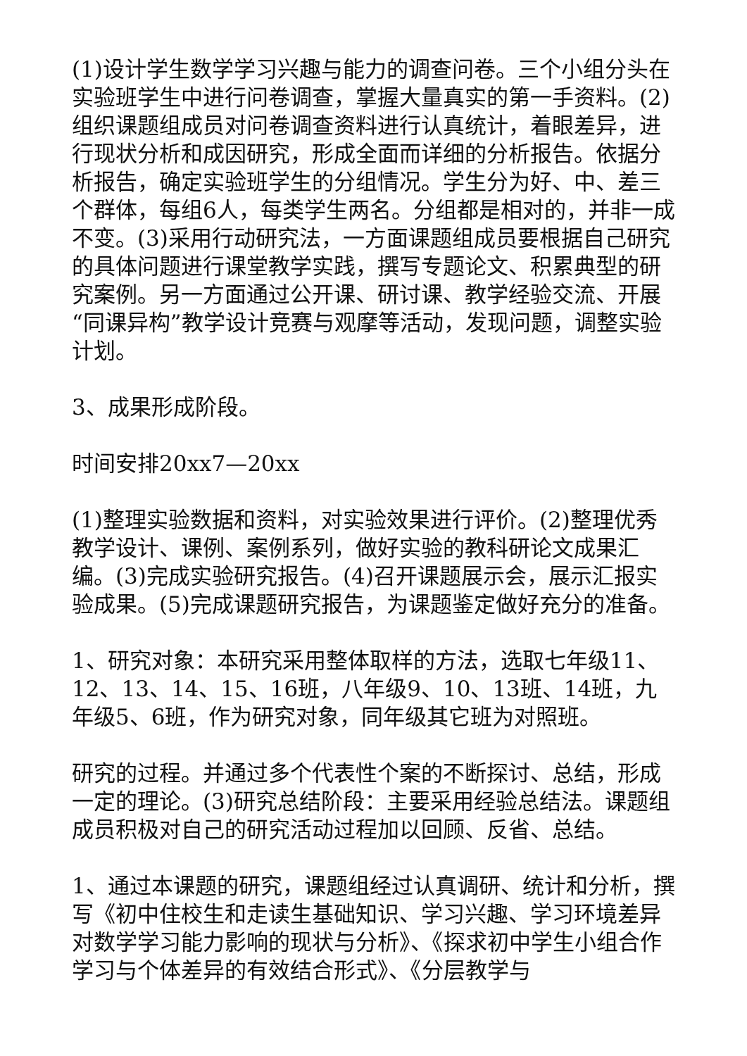(1)设计学生数学学习兴趣与能力的调查问卷。三个小组分头在实验班学生中进行问卷调查，掌握大量真实的第一手资料。(2)组织课题组成员对问卷调查资料进行认真统计，着眼差异，进行现状分析和成因研究，形成全面而详细的分析报告。依据分析报告，确定实验班学生的分组情况。学生分为好、中、差三个群体，每组6人，每类学生两名。分组都是相对的，并非一成不变。(3)采用行动研究法，一方面课题组成员要根据自己研究的具体问题进行课堂教学实践，撰写专题论文、积累典型的研究案例。另一方面通过公开课、研讨课、教学经验交流、开展“同课异构”教学设计竞赛与观摩等活动，发现问题，调整实验计划。
3、成果形成阶段。
时间安排20xx7—20xx
(1)整理实验数据和资料，对实验效果进行评价。(2)整理优秀教学设计、课例、案例系列，做好实验的教科研论文成果汇编。(3)完成实验研究报告。(4)召开课题展示会，展示汇报实验成果。(5)完成课题研究报告，为课题鉴定做好充分的准备。
1、研究对象：本研究采用整体取样的方法，选取七年级11、12、13、14、15、16班，八年级9、10、13班、14班，九年级5、6班，作为研究对象，同年级其它班为对照班。
研究的过程。并通过多个代表性个案的不断探讨、总结，形成一定的理论。(3)研究总结阶段：主要采用经验总结法。课题组成员积极对自己的研究活动过程加以回顾、反省、总结。
1、通过本课题的研究，课题组经过认真调研、统计和分析，撰写《初中住校生和走读生基础知识、学习兴趣、学习环境差异对数学学习能力影响的现状与分析》、《探求初中学生小组合作学习与个体差异的有效结合形式》、《分层教学与